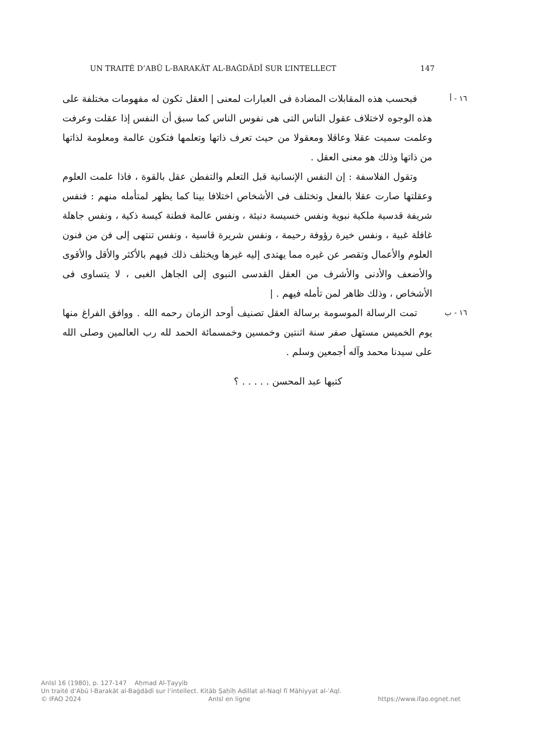UN TRAITÉ D’ABŪ L-BARAKĀT AL-BAĠDĀDĪ SUR L’INTELLECT 147
١٦ - أ
فبحسب هذه المقابلات المضادة فى العبارات لمعنى | العقل تكون له مفهومات مختلفة على هذه الوجوه لاختلاف عقول الناس التى هى نفوس الناس كما سبق أن النفس إذا عقلت وعرفت وعلمت سميت عقلا وعاقلا ومعقولا من حيث تعرف ذاتها وتعلمها فتكون عالمة ومعلومة لذاتها من ذاتها وذلك هو معنى العقل .
وتقول الفلاسفة : إن النفس الإنسانية قبل التعلم والتفطن عقل بالقوة ، فاذا علمت العلوم وعقلتها صارت عقلا بالفعل وتختلف فى الأشخاص اختلافا بينا كما يظهر لمتأمله منهم : فنفس شريفة قدسية ملكية نبوية ونفس خسيسة دنيئة ، ونفس عالمة فطنة كيسة ذكية ، ونفس جاهلة غافلة غبية ، ونفس خيرة رؤوفة رحيمة ، ونفس شريرة قاسية ، ونفس تنتهى إلى فن من فنون العلوم والأعمال وتقصر عن غيره مما يهتدى إليه غيرها ويختلف ذلك فيهم بالأكثر والأقل والأقوى والأضعف والأدنى والأشرف من العقل القدسى النبوى إلى الجاهل الغبى ، لا يتساوى فى الأشخاص ، وذلك ظاهر لمن تأمله فيهم . |
١٦ - ب
تمت الرسالة الموسومة برسالة العقل تصنيف أوحد الزمان رحمه الله . ووافق الفراغ منها يوم الخميس مستهل صفر سنة اثنتين وخمسين وخمسمائة الحمد لله رب العالمين وصلى الله على سيدنا محمد وآله أجمعين وسلم .
كتبها عبد المحسن . . . . . ؟
AnIsl 16 (1980), p. 127-147 Aḥmad Al-Ṭayyib
Un traité d’Abū l-Barakāt al-Baġdādī sur l’intellect. Kitāb Ṣaḥīḥ Adillat al-Naql fī Māhiyyat al-ʿAql.
© IFAO 2024 AnIsl en ligne https://www.ifao.egnet.net